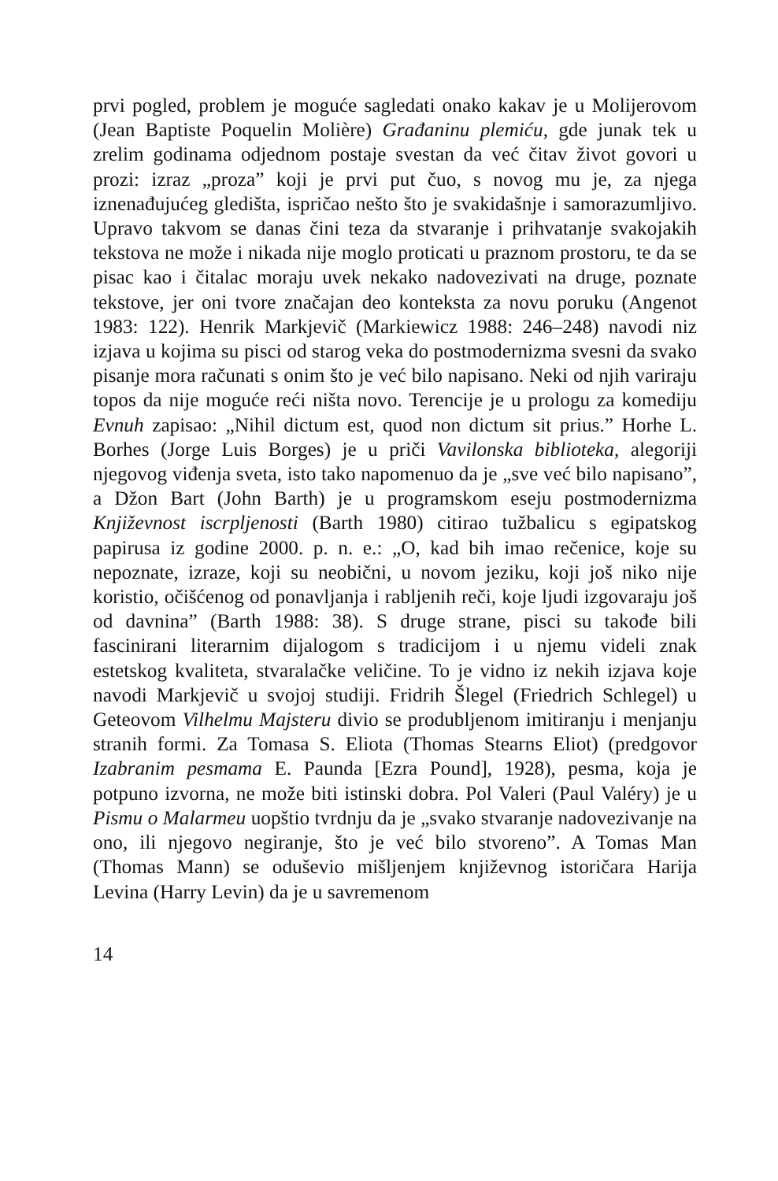prvi pogled, problem je moguće sagledati onako kakav je u Molijerovom (Jean Baptiste Poquelin Molière) Građaninu plemiću, gde junak tek u zrelim godinama odjednom postaje svestan da već čitav život govori u prozi: izraz „proza” koji je prvi put čuo, s novog mu je, za njega iznenađujućeg gledišta, ispričao nešto što je svakidašnje i samorazumljivo. Upravo takvom se danas čini teza da stvaranje i prihvatanje svakojakih tekstova ne može i nikada nije moglo proticati u praznom prostoru, te da se pisac kao i čitalac moraju uvek nekako nadovezivati na druge, poznate tekstove, jer oni tvore značajan deo konteksta za novu poruku (Angenot 1983: 122). Henrik Markjevič (Markiewicz 1988: 246–248) navodi niz izjava u kojima su pisci od starog veka do postmodernizma svesni da svako pisanje mora računati s onim što je već bilo napisano. Neki od njih variraju topos da nije moguće reći ništa novo. Terencije je u prologu za komediju Evnuh zapisao: „Nihil dictum est, quod non dictum sit prius.” Horhe L. Borhes (Jorge Luis Borges) je u priči Vavilonska biblioteka, alegoriji njegovog viđenja sveta, isto tako napomenuo da je „sve već bilo napisano”, a Džon Bart (John Barth) je u programskom eseju postmodernizma Književnost iscrpljenosti (Barth 1980) citirao tužbalicu s egipatskog papirusa iz godine 2000. p. n. e.: „O, kad bih imao rečenice, koje su nepoznate, izraze, koji su neobični, u novom jeziku, koji još niko nije koristio, očišćenog od ponavljanja i rabljenih reči, koje ljudi izgovaraju još od davnina” (Barth 1988: 38). S druge strane, pisci su takođe bili fascinirani literarnim dijalogom s tradicijom i u njemu videli znak estetskog kvaliteta, stvaralačke veličine. To je vidno iz nekih izjava koje navodi Markjevič u svojoj studiji. Fridrih Šlegel (Friedrich Schlegel) u Geteovom Vilhelmu Majsteru divio se produbljenom imitiranju i menjanju stranih formi. Za Tomasa S. Eliota (Thomas Stearns Eliot) (predgovor Izabranim pesmama E. Paunda [Ezra Pound], 1928), pesma, koja je potpuno izvorna, ne može biti istinski dobra. Pol Valeri (Paul Valéry) je u Pismu o Malarmeu uopštio tvrdnju da je „svako stvaranje nadovezivanje na ono, ili njegovo negiranje, što je već bilo stvoreno”. A Tomas Man (Thomas Mann) se oduševio mišljenjem književnog istoričara Harija Levina (Harry Levin) da je u savremenom
14